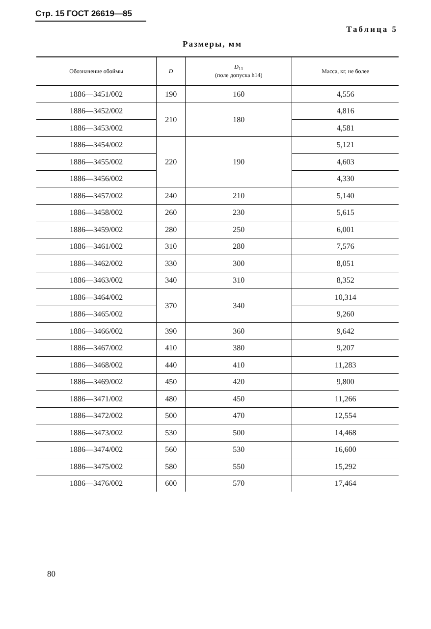Стр. 15 ГОСТ 26619—85
Таблица 5
Размеры, мм
| Обозначение обоймы | D | D<sub>11</sub> (поле допуска h14) | Масса, кг, не более |
| --- | --- | --- | --- |
| 1886—3451/002 | 190 | 160 | 4,556 |
| 1886—3452/002 | 210 | 180 | 4,816 |
| 1886—3453/002 | | | 4,581 |
| 1886—3454/002 | 220 | 190 | 5,121 |
| 1886—3455/002 | | | 4,603 |
| 1886—3456/002 | | | 4,330 |
| 1886—3457/002 | 240 | 210 | 5,140 |
| 1886—3458/002 | 260 | 230 | 5,615 |
| 1886—3459/002 | 280 | 250 | 6,001 |
| 1886—3461/002 | 310 | 280 | 7,576 |
| 1886—3462/002 | 330 | 300 | 8,051 |
| 1886—3463/002 | 340 | 310 | 8,352 |
| 1886—3464/002 | 370 | 340 | 10,314 |
| 1886—3465/002 | | | 9,260 |
| 1886—3466/002 | 390 | 360 | 9,642 |
| 1886—3467/002 | 410 | 380 | 9,207 |
| 1886—3468/002 | 440 | 410 | 11,283 |
| 1886—3469/002 | 450 | 420 | 9,800 |
| 1886—3471/002 | 480 | 450 | 11,266 |
| 1886—3472/002 | 500 | 470 | 12,554 |
| 1886—3473/002 | 530 | 500 | 14,468 |
| 1886—3474/002 | 560 | 530 | 16,600 |
| 1886—3475/002 | 580 | 550 | 15,292 |
| 1886—3476/002 | 600 | 570 | 17,464 |
80